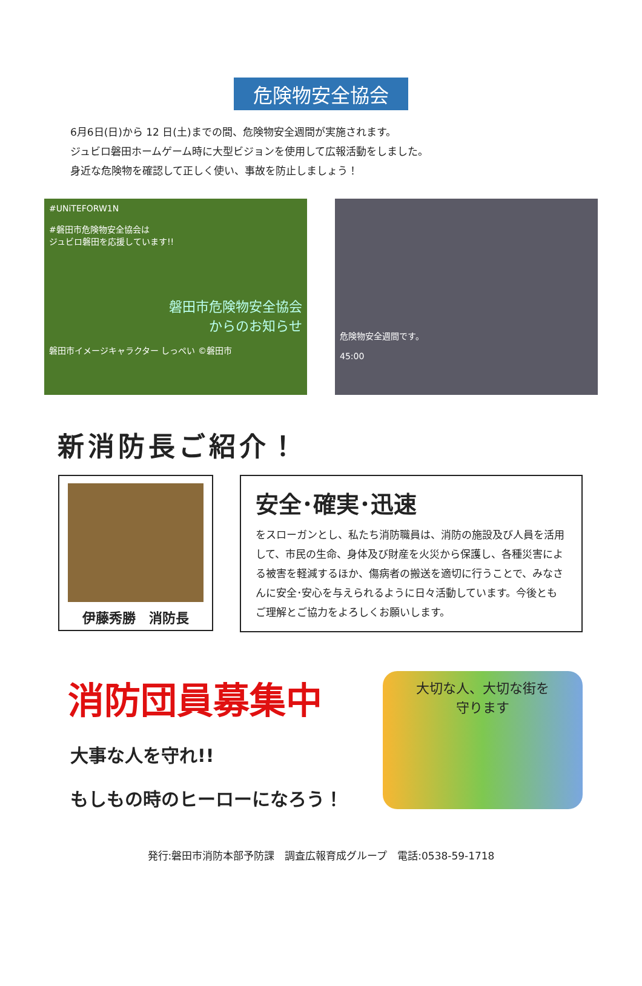危険物安全協会
6月6日(日)から 12 日(土)までの間、危険物安全週間が実施されます。
ジュビロ磐田ホームゲーム時に大型ビジョンを使用して広報活動をしました。
身近な危険物を確認して正しく使い、事故を防止しましょう！
#UNiTEFORW1N
#磐田市危険物安全協会は
ジュビロ磐田を応援しています!!
磐田市危険物安全協会
からのお知らせ
磐田市イメージキャラクター しっぺい ©磐田市
危険物安全週間です。
45:00
新消防長ご紹介！
伊藤秀勝　消防長
安全･確実･迅速
をスローガンとし、私たち消防職員は、消防の施設及び人員を活用して、市民の生命、身体及び財産を火災から保護し、各種災害による被害を軽減するほか、傷病者の搬送を適切に行うことで、みなさんに安全･安心を与えられるように日々活動しています。今後ともご理解とご協力をよろしくお願いします。
消防団員募集中
大事な人を守れ!!
もしもの時のヒーローになろう！
大切な人、大切な街を
守ります
発行:磐田市消防本部予防課　調査広報育成グループ　電話:0538-59-1718